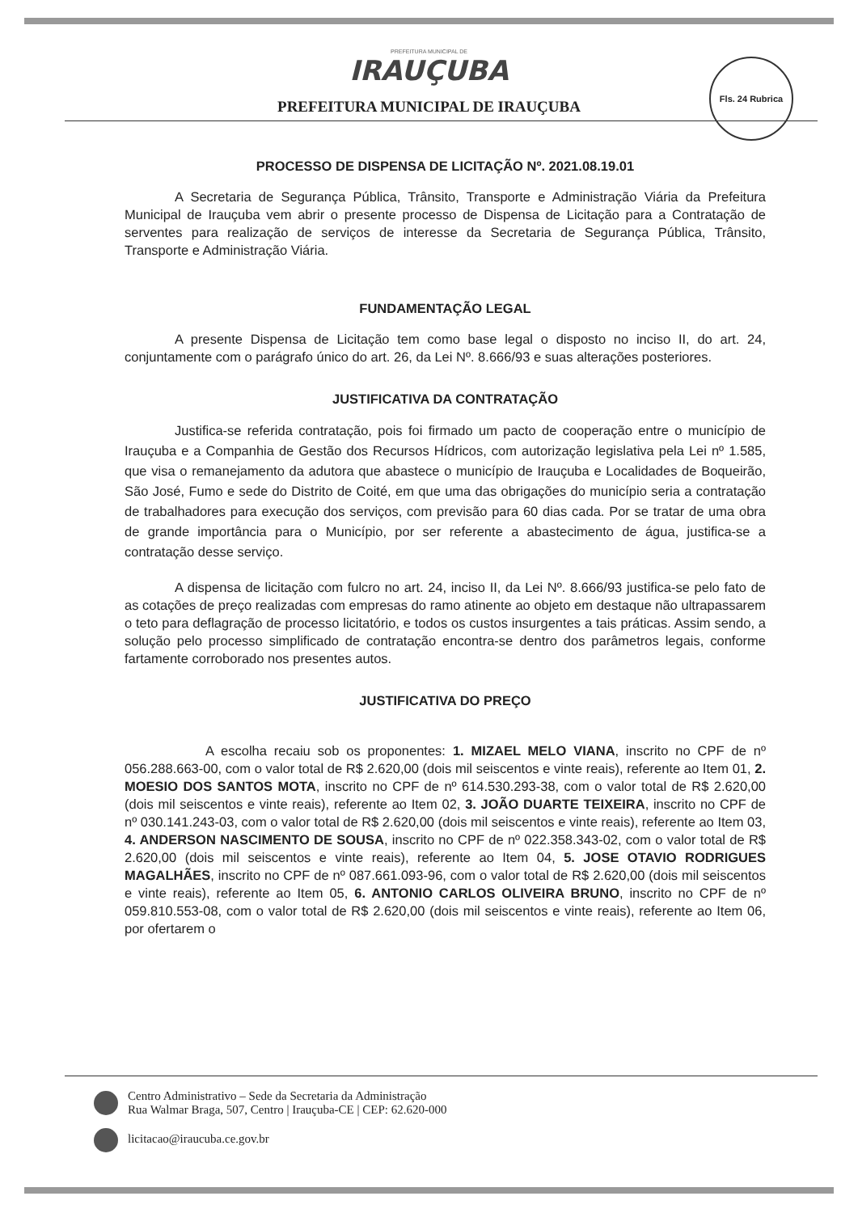PREFEITURA MUNICIPAL DE
IRAUÇUBA
PREFEITURA MUNICIPAL DE IRAUÇUBA
Fls. 24 Rubrica
PROCESSO DE DISPENSA DE LICITAÇÃO Nº. 2021.08.19.01
A Secretaria de Segurança Pública, Trânsito, Transporte e Administração Viária da Prefeitura Municipal de Irauçuba vem abrir o presente processo de Dispensa de Licitação para a Contratação de serventes para realização de serviços de interesse da Secretaria de Segurança Pública, Trânsito, Transporte e Administração Viária.
FUNDAMENTAÇÃO LEGAL
A presente Dispensa de Licitação tem como base legal o disposto no inciso II, do art. 24, conjuntamente com o parágrafo único do art. 26, da Lei Nº. 8.666/93 e suas alterações posteriores.
JUSTIFICATIVA DA CONTRATAÇÃO
Justifica-se referida contratação, pois foi firmado um pacto de cooperação entre o município de Irauçuba e a Companhia de Gestão dos Recursos Hídricos, com autorização legislativa pela Lei nº 1.585, que visa o remanejamento da adutora que abastece o município de Irauçuba e Localidades de Boqueirão, São José, Fumo e sede do Distrito de Coité, em que uma das obrigações do município seria a contratação de trabalhadores para execução dos serviços, com previsão para 60 dias cada. Por se tratar de uma obra de grande importância para o Município, por ser referente a abastecimento de água, justifica-se a contratação desse serviço.
A dispensa de licitação com fulcro no art. 24, inciso II, da Lei Nº. 8.666/93 justifica-se pelo fato de as cotações de preço realizadas com empresas do ramo atinente ao objeto em destaque não ultrapassarem o teto para deflagração de processo licitatório, e todos os custos insurgentes a tais práticas. Assim sendo, a solução pelo processo simplificado de contratação encontra-se dentro dos parâmetros legais, conforme fartamente corroborado nos presentes autos.
JUSTIFICATIVA DO PREÇO
A escolha recaiu sob os proponentes: 1. MIZAEL MELO VIANA, inscrito no CPF de nº 056.288.663-00, com o valor total de R$ 2.620,00 (dois mil seiscentos e vinte reais), referente ao Item 01, 2. MOESIO DOS SANTOS MOTA, inscrito no CPF de nº 614.530.293-38, com o valor total de R$ 2.620,00 (dois mil seiscentos e vinte reais), referente ao Item 02, 3. JOÃO DUARTE TEIXEIRA, inscrito no CPF de nº 030.141.243-03, com o valor total de R$ 2.620,00 (dois mil seiscentos e vinte reais), referente ao Item 03, 4. ANDERSON NASCIMENTO DE SOUSA, inscrito no CPF de nº 022.358.343-02, com o valor total de R$ 2.620,00 (dois mil seiscentos e vinte reais), referente ao Item 04, 5. JOSE OTAVIO RODRIGUES MAGALHÃES, inscrito no CPF de nº 087.661.093-96, com o valor total de R$ 2.620,00 (dois mil seiscentos e vinte reais), referente ao Item 05, 6. ANTONIO CARLOS OLIVEIRA BRUNO, inscrito no CPF de nº 059.810.553-08, com o valor total de R$ 2.620,00 (dois mil seiscentos e vinte reais), referente ao Item 06, por ofertarem o
Centro Administrativo – Sede da Secretaria da Administração
Rua Walmar Braga, 507, Centro | Irauçuba-CE | CEP: 62.620-000
licitacao@iraucuba.ce.gov.br